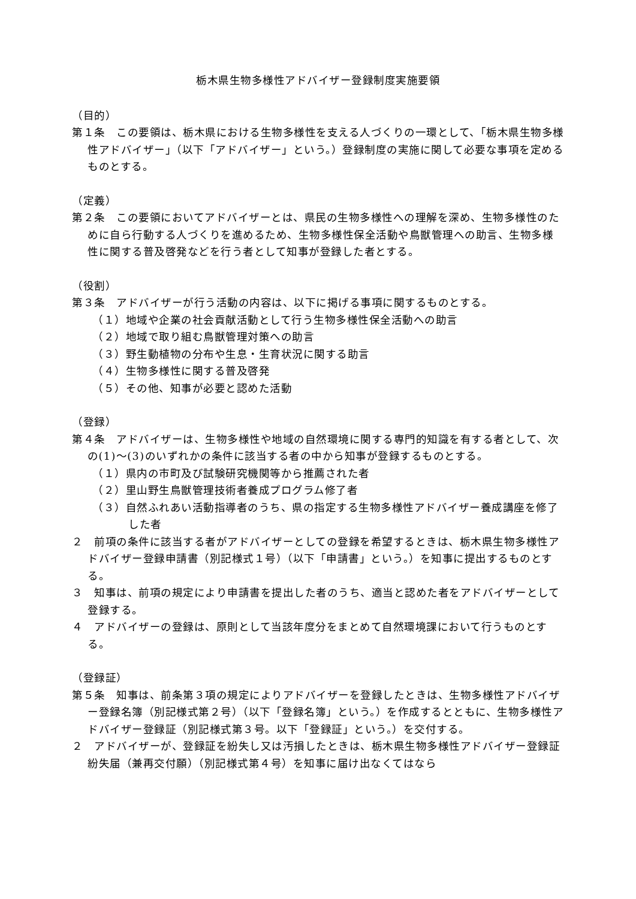栃木県生物多様性アドバイザー登録制度実施要領
（目的）
第１条　この要領は、栃木県における生物多様性を支える人づくりの一環として、「栃木県生物多様性アドバイザー」（以下「アドバイザー」という。）登録制度の実施に関して必要な事項を定めるものとする。
（定義）
第２条　この要領においてアドバイザーとは、県民の生物多様性への理解を深め、生物多様性のために自ら行動する人づくりを進めるため、生物多様性保全活動や鳥獣管理への助言、生物多様性に関する普及啓発などを行う者として知事が登録した者とする。
（役割）
第３条　アドバイザーが行う活動の内容は、以下に掲げる事項に関するものとする。
（１）地域や企業の社会貢献活動として行う生物多様性保全活動への助言
（２）地域で取り組む鳥獣管理対策への助言
（３）野生動植物の分布や生息・生育状況に関する助言
（４）生物多様性に関する普及啓発
（５）その他、知事が必要と認めた活動
（登録）
第４条　アドバイザーは、生物多様性や地域の自然環境に関する専門的知識を有する者として、次の(1)～(3)のいずれかの条件に該当する者の中から知事が登録するものとする。
（１）県内の市町及び試験研究機関等から推薦された者
（２）里山野生鳥獣管理技術者養成プログラム修了者
（３）自然ふれあい活動指導者のうち、県の指定する生物多様性アドバイザー養成講座を修了した者
２　前項の条件に該当する者がアドバイザーとしての登録を希望するときは、栃木県生物多様性アドバイザー登録申請書（別記様式１号）（以下「申請書」という。）を知事に提出するものとする。
３　知事は、前項の規定により申請書を提出した者のうち、適当と認めた者をアドバイザーとして登録する。
４　アドバイザーの登録は、原則として当該年度分をまとめて自然環境課において行うものとする。
（登録証）
第５条　知事は、前条第３項の規定によりアドバイザーを登録したときは、生物多様性アドバイザー登録名簿（別記様式第２号）（以下「登録名簿」という。）を作成するとともに、生物多様性アドバイザー登録証（別記様式第３号。以下「登録証」という。）を交付する。
２　アドバイザーが、登録証を紛失し又は汚損したときは、栃木県生物多様性アドバイザー登録証紛失届（兼再交付願）（別記様式第４号）を知事に届け出なくてはなら